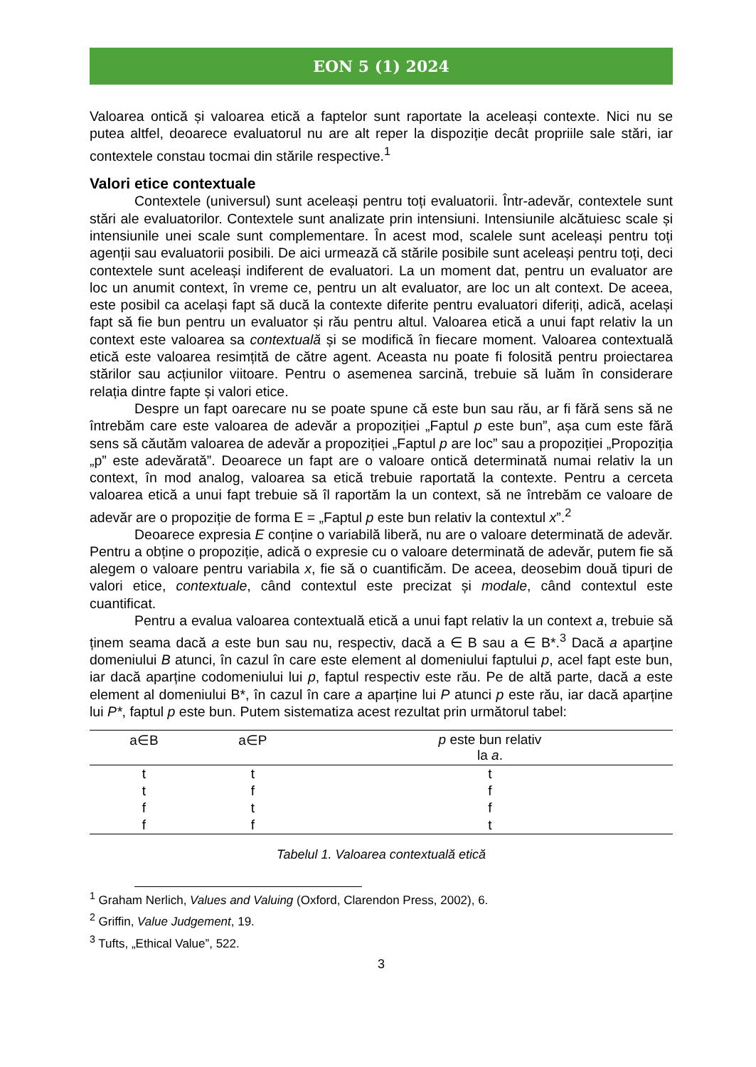EON 5 (1) 2024
Valoarea ontică și valoarea etică a faptelor sunt raportate la aceleași contexte. Nici nu se putea altfel, deoarece evaluatorul nu are alt reper la dispoziție decât propriile sale stări, iar contextele constau tocmai din stările respective.<sup>1</sup>
Valori etice contextuale
Contextele (universul) sunt aceleași pentru toți evaluatorii. Într-adevăr, contextele sunt stări ale evaluatorilor. Contextele sunt analizate prin intensiuni. Intensiunile alcătuiesc scale și intensiunile unei scale sunt complementare. În acest mod, scalele sunt aceleași pentru toți agenții sau evaluatorii posibili. De aici urmează că stările posibile sunt aceleași pentru toți, deci contextele sunt aceleași indiferent de evaluatori. La un moment dat, pentru un evaluator are loc un anumit context, în vreme ce, pentru un alt evaluator, are loc un alt context. De aceea, este posibil ca același fapt să ducă la contexte diferite pentru evaluatori diferiți, adică, același fapt să fie bun pentru un evaluator și rău pentru altul. Valoarea etică a unui fapt relativ la un context este valoarea sa contextuală și se modifică în fiecare moment. Valoarea contextuală etică este valoarea resimțită de către agent. Aceasta nu poate fi folosită pentru proiectarea stărilor sau acțiunilor viitoare. Pentru o asemenea sarcină, trebuie să luăm în considerare relația dintre fapte și valori etice.
Despre un fapt oarecare nu se poate spune că este bun sau rău, ar fi fără sens să ne întrebăm care este valoarea de adevăr a propoziției „Faptul p este bun”, așa cum este fără sens să căutăm valoarea de adevăr a propoziției „Faptul p are loc” sau a propoziției „Propoziția „p” este adevărată”. Deoarece un fapt are o valoare ontică determinată numai relativ la un context, în mod analog, valoarea sa etică trebuie raportată la contexte. Pentru a cerceta valoarea etică a unui fapt trebuie să îl raportăm la un context, să ne întrebăm ce valoare de adevăr are o propoziție de forma E = „Faptul p este bun relativ la contextul x”.<sup>2</sup>
Deoarece expresia E conține o variabilă liberă, nu are o valoare determinată de adevăr. Pentru a obține o propoziție, adică o expresie cu o valoare determinată de adevăr, putem fie să alegem o valoare pentru variabila x, fie să o cuantificăm. De aceea, deosebim două tipuri de valori etice, contextuale, când contextul este precizat și modale, când contextul este cuantificat.
Pentru a evalua valoarea contextuală etică a unui fapt relativ la un context a, trebuie să ținem seama dacă a este bun sau nu, respectiv, dacă a ∈ B sau a ∈ B*.<sup>3</sup> Dacă a aparține domeniului B atunci, în cazul în care este element al domeniului faptului p, acel fapt este bun, iar dacă aparține codomeniului lui p, faptul respectiv este rău. Pe de altă parte, dacă a este element al domeniului B*, în cazul în care a aparține lui P atunci p este rău, iar dacă aparține lui P*, faptul p este bun. Putem sistematiza acest rezultat prin următorul tabel:
| a∈B | a∈P | p este bun relativ la a . |
| --- | --- | --- |
| t | t | t |
| t | f | f |
| f | t | f |
| f | f | t |
Tabelul 1. Valoarea contextuală etică
<sup>1</sup> Graham Nerlich, Values and Valuing (Oxford, Clarendon Press, 2002), 6.
<sup>2</sup> Griffin, Value Judgement, 19.
<sup>3</sup> Tufts, „Ethical Value”, 522.
3